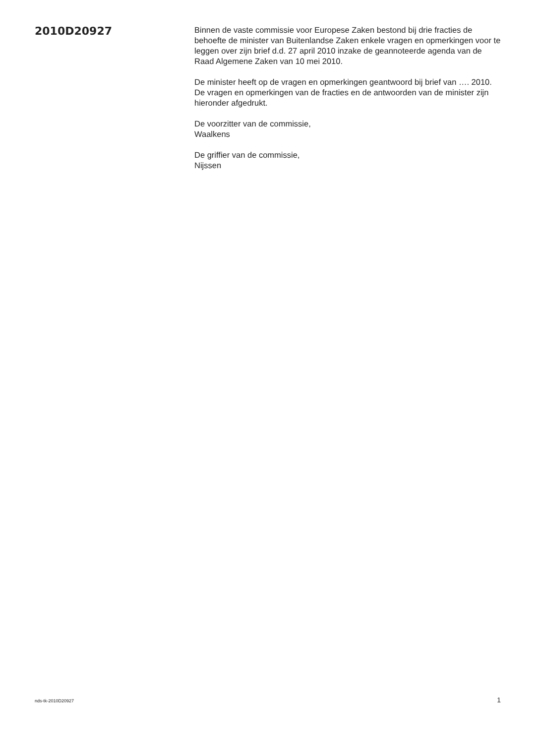2010D20927
Binnen de vaste commissie voor Europese Zaken bestond bij drie fracties de behoefte de minister van Buitenlandse Zaken enkele vragen en opmerkingen voor te leggen over zijn brief d.d. 27 april 2010 inzake de geannoteerde agenda van de Raad Algemene Zaken van 10 mei 2010.
De minister heeft op de vragen en opmerkingen geantwoord bij brief van …. 2010. De vragen en opmerkingen van de fracties en de antwoorden van de minister zijn hieronder afgedrukt.
De voorzitter van de commissie,
Waalkens
De griffier van de commissie,
Nijssen
nds-tk-2010D20927 1